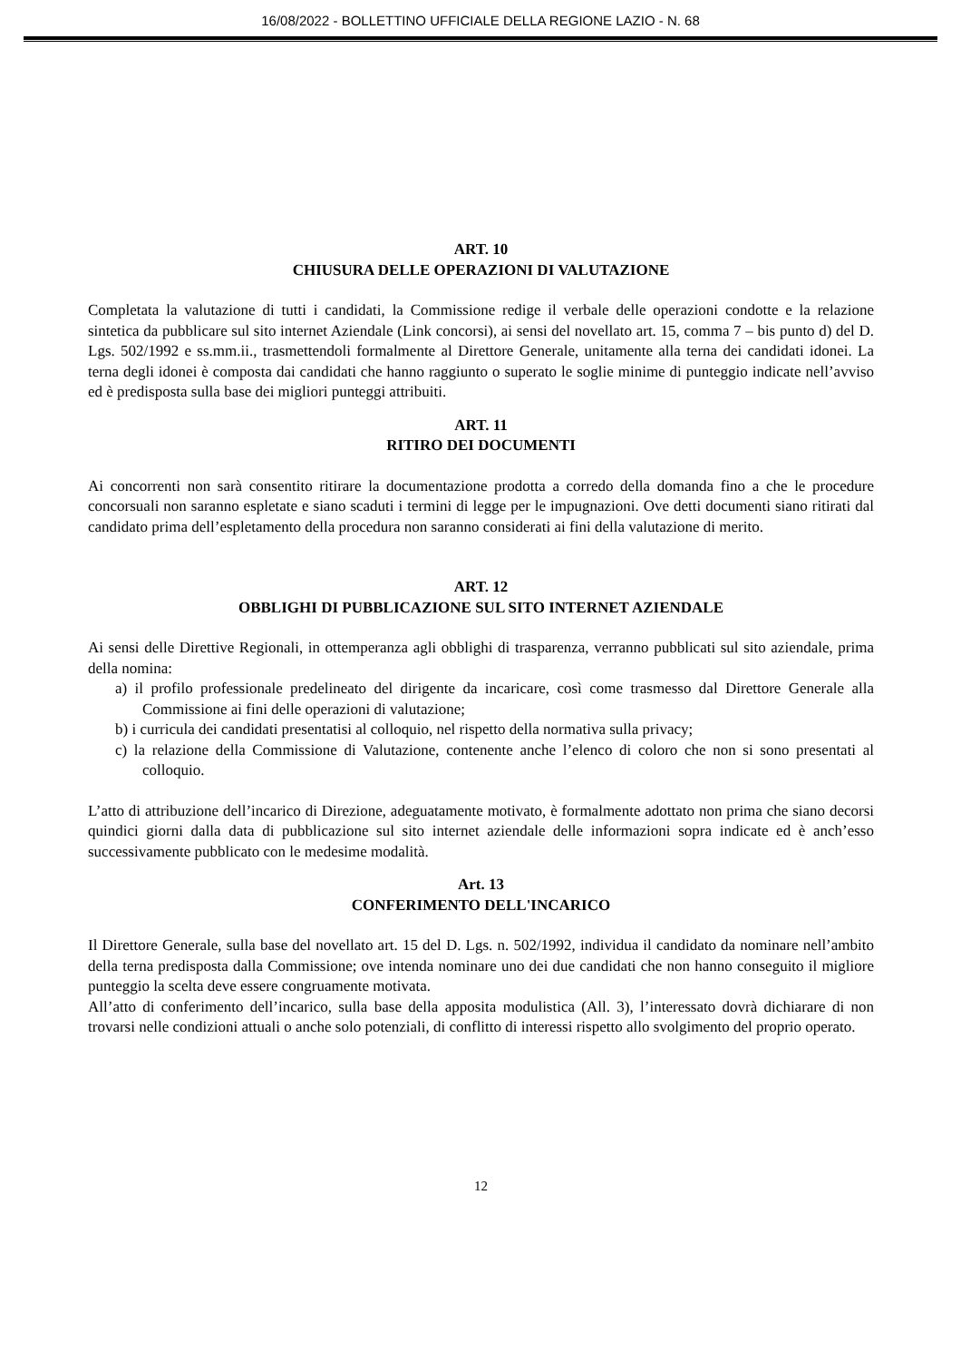16/08/2022 - BOLLETTINO UFFICIALE DELLA REGIONE LAZIO - N. 68
ART. 10
CHIUSURA DELLE OPERAZIONI DI VALUTAZIONE
Completata la valutazione di tutti i candidati, la Commissione redige il verbale delle operazioni condotte e la relazione sintetica da pubblicare sul sito internet Aziendale (Link concorsi), ai sensi del novellato art. 15, comma 7 – bis punto d) del D. Lgs. 502/1992 e ss.mm.ii., trasmettendoli formalmente al Direttore Generale, unitamente alla terna dei candidati idonei. La terna degli idonei è composta dai candidati che hanno raggiunto o superato le soglie minime di punteggio indicate nell’avviso ed è predisposta sulla base dei migliori punteggi attribuiti.
ART. 11
RITIRO DEI DOCUMENTI
Ai concorrenti non sarà consentito ritirare la documentazione prodotta a corredo della domanda fino a che le procedure concorsuali non saranno espletate e siano scaduti i termini di legge per le impugnazioni. Ove detti documenti siano ritirati dal candidato prima dell’espletamento della procedura non saranno considerati ai fini della valutazione di merito.
ART. 12
OBBLIGHI DI PUBBLICAZIONE SUL SITO INTERNET AZIENDALE
Ai sensi delle Direttive Regionali, in ottemperanza agli obblighi di trasparenza, verranno pubblicati sul sito aziendale, prima della nomina:
a) il profilo professionale predelineato del dirigente da incaricare, così come trasmesso dal Direttore Generale alla Commissione ai fini delle operazioni di valutazione;
b) i curricula dei candidati presentatisi al colloquio, nel rispetto della normativa sulla privacy;
c) la relazione della Commissione di Valutazione, contenente anche l’elenco di coloro che non si sono presentati al colloquio.
L’atto di attribuzione dell’incarico di Direzione, adeguatamente motivato, è formalmente adottato non prima che siano decorsi quindici giorni dalla data di pubblicazione sul sito internet aziendale delle informazioni sopra indicate ed è anch’esso successivamente pubblicato con le medesime modalità.
Art. 13
CONFERIMENTO DELL'INCARICO
Il Direttore Generale, sulla base del novellato art. 15 del D. Lgs. n. 502/1992, individua il candidato da nominare nell’ambito della terna predisposta dalla Commissione; ove intenda nominare uno dei due candidati che non hanno conseguito il migliore punteggio la scelta deve essere congruamente motivata.
All’atto di conferimento dell’incarico, sulla base della apposita modulistica (All. 3), l’interessato dovrà dichiarare di non trovarsi nelle condizioni attuali o anche solo potenziali, di conflitto di interessi rispetto allo svolgimento del proprio operato.
12